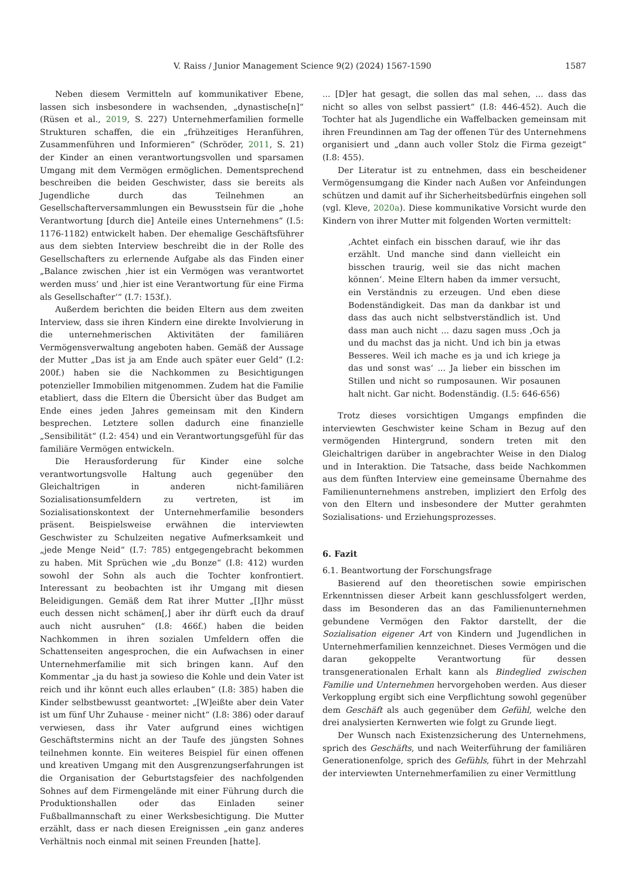V. Raiss / Junior Management Science 9(2) (2024) 1567-1590 1587
Neben diesem Vermitteln auf kommunikativer Ebene, lassen sich insbesondere in wachsenden, „dynastische[n]“ (Rüsen et al., 2019, S. 227) Unternehmerfamilien formelle Strukturen schaffen, die ein „frühzeitiges Heranführen, Zusammenführen und Informieren“ (Schröder, 2011, S. 21) der Kinder an einen verantwortungsvollen und sparsamen Umgang mit dem Vermögen ermöglichen. Dementsprechend beschreiben die beiden Geschwister, dass sie bereits als Jugendliche durch das Teilnehmen an Gesellschafterversammlungen ein Bewusstsein für die „hohe Verantwortung [durch die] Anteile eines Unternehmens“ (I.5: 1176-1182) entwickelt haben. Der ehemalige Geschäftsführer aus dem siebten Interview beschreibt die in der Rolle des Gesellschafters zu erlernende Aufgabe als das Finden einer „Balance zwischen ‚hier ist ein Vermögen was verantwortet werden muss‘ und ‚hier ist eine Verantwortung für eine Firma als Gesellschafter‘“ (I.7: 153f.).
Außerdem berichten die beiden Eltern aus dem zweiten Interview, dass sie ihren Kindern eine direkte Involvierung in die unternehmerischen Aktivitäten der familiären Vermögensverwaltung angeboten haben. Gemäß der Aussage der Mutter „Das ist ja am Ende auch später euer Geld“ (I.2: 200f.) haben sie die Nachkommen zu Besichtigungen potenzieller Immobilien mitgenommen. Zudem hat die Familie etabliert, dass die Eltern die Übersicht über das Budget am Ende eines jeden Jahres gemeinsam mit den Kindern besprechen. Letztere sollen dadurch eine finanzielle „Sensibilität“ (I.2: 454) und ein Verantwortungsgefühl für das familiäre Vermögen entwickeln.
Die Herausforderung für Kinder eine solche verantwortungsvolle Haltung auch gegenüber den Gleichaltrigen in anderen nicht-familiären Sozialisationsumfeldern zu vertreten, ist im Sozialisationskontext der Unternehmerfamilie besonders präsent. Beispielsweise erwähnen die interviewten Geschwister zu Schulzeiten negative Aufmerksamkeit und „jede Menge Neid“ (I.7: 785) entgegengebracht bekommen zu haben. Mit Sprüchen wie „du Bonze“ (I.8: 412) wurden sowohl der Sohn als auch die Tochter konfrontiert. Interessant zu beobachten ist ihr Umgang mit diesen Beleidigungen. Gemäß dem Rat ihrer Mutter „[I]hr müsst euch dessen nicht schämen[,] aber ihr dürft euch da drauf auch nicht ausruhen“ (I.8: 466f.) haben die beiden Nachkommen in ihren sozialen Umfeldern offen die Schattenseiten angesprochen, die ein Aufwachsen in einer Unternehmerfamilie mit sich bringen kann. Auf den Kommentar „ja du hast ja sowieso die Kohle und dein Vater ist reich und ihr könnt euch alles erlauben“ (I.8: 385) haben die Kinder selbstbewusst geantwortet: „[W]eißte aber dein Vater ist um fünf Uhr Zuhause - meiner nicht“ (I.8: 386) oder darauf verwiesen, dass ihr Vater aufgrund eines wichtigen Geschäftstermins nicht an der Taufe des jüngsten Sohnes teilnehmen konnte. Ein weiteres Beispiel für einen offenen und kreativen Umgang mit den Ausgrenzungserfahrungen ist die Organisation der Geburtstagsfeier des nachfolgenden Sohnes auf dem Firmengelände mit einer Führung durch die Produktionshallen oder das Einladen seiner Fußballmannschaft zu einer Werksbesichtigung. Die Mutter erzählt, dass er nach diesen Ereignissen „ein ganz anderes Verhältnis noch einmal mit seinen Freunden [hatte].
... [D]er hat gesagt, die sollen das mal sehen, ... dass das nicht so alles von selbst passiert“ (I.8: 446-452). Auch die Tochter hat als Jugendliche ein Waffelbacken gemeinsam mit ihren Freundinnen am Tag der offenen Tür des Unternehmens organisiert und „dann auch voller Stolz die Firma gezeigt“ (I.8: 455).
Der Literatur ist zu entnehmen, dass ein bescheidener Vermögensumgang die Kinder nach Außen vor Anfeindungen schützen und damit auf ihr Sicherheitsbedürfnis eingehen soll (vgl. Kleve, 2020a). Diese kommunikative Vorsicht wurde den Kindern von ihrer Mutter mit folgenden Worten vermittelt:
‚Achtet einfach ein bisschen darauf, wie ihr das erzählt. Und manche sind dann vielleicht ein bisschen traurig, weil sie das nicht machen können‘. Meine Eltern haben da immer versucht, ein Verständnis zu erzeugen. Und eben diese Bodenständigkeit. Das man da dankbar ist und dass das auch nicht selbstverständlich ist. Und dass man auch nicht ... dazu sagen muss ‚Och ja und du machst das ja nicht. Und ich bin ja etwas Besseres. Weil ich mache es ja und ich kriege ja das und sonst was‘ ... Ja lieber ein bisschen im Stillen und nicht so rumposaunen. Wir posaunen halt nicht. Gar nicht. Bodenständig. (I.5: 646-656)
Trotz dieses vorsichtigen Umgangs empfinden die interviewten Geschwister keine Scham in Bezug auf den vermögenden Hintergrund, sondern treten mit den Gleichaltrigen darüber in angebrachter Weise in den Dialog und in Interaktion. Die Tatsache, dass beide Nachkommen aus dem fünften Interview eine gemeinsame Übernahme des Familienunternehmens anstreben, impliziert den Erfolg des von den Eltern und insbesondere der Mutter gerahmten Sozialisations- und Erziehungsprozesses.
6. Fazit
6.1. Beantwortung der Forschungsfrage
Basierend auf den theoretischen sowie empirischen Erkenntnissen dieser Arbeit kann geschlussfolgert werden, dass im Besonderen das an das Familienunternehmen gebundene Vermögen den Faktor darstellt, der die Sozialisation eigener Art von Kindern und Jugendlichen in Unternehmerfamilien kennzeichnet. Dieses Vermögen und die daran gekoppelte Verantwortung für dessen transgenerationalen Erhalt kann als Bindeglied zwischen Familie und Unternehmen hervorgehoben werden. Aus dieser Verkopplung ergibt sich eine Verpflichtung sowohl gegenüber dem Geschäft als auch gegenüber dem Gefühl, welche den drei analysierten Kernwerten wie folgt zu Grunde liegt.
Der Wunsch nach Existenzsicherung des Unternehmens, sprich des Geschäfts, und nach Weiterführung der familiären Generationenfolge, sprich des Gefühls, führt in der Mehrzahl der interviewten Unternehmerfamilien zu einer Vermittlung